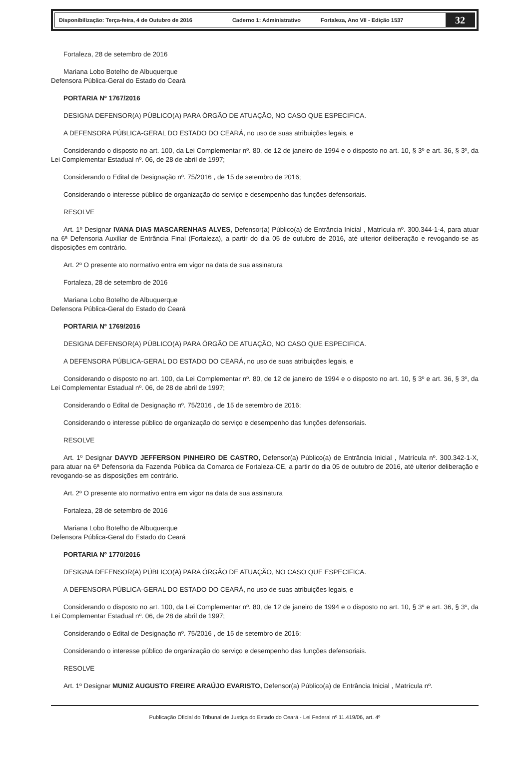Disponibilização: Terça-feira, 4 de Outubro de 2016 Caderno 1: Administrativo Fortaleza, Ano VII - Edição 1537
32
Fortaleza, 28 de setembro de 2016
Mariana Lobo Botelho de Albuquerque
Defensora Pública-Geral do Estado do Ceará
PORTARIA Nº 1767/2016
DESIGNA DEFENSOR(A) PÚBLICO(A) PARA ÓRGÃO DE ATUAÇÃO, NO CASO QUE ESPECIFICA.
A DEFENSORA PÚBLICA-GERAL DO ESTADO DO CEARÁ, no uso de suas atribuições legais, e
Considerando o disposto no art. 100, da Lei Complementar nº. 80, de 12 de janeiro de 1994 e o disposto no art. 10, § 3º e art. 36, § 3º, da Lei Complementar Estadual nº. 06, de 28 de abril de 1997;
Considerando o Edital de Designação nº. 75/2016 , de 15 de setembro de 2016;
Considerando o interesse público de organização do serviço e desempenho das funções defensoriais.
RESOLVE
Art. 1º Designar IVANA DIAS MASCARENHAS ALVES, Defensor(a) Público(a) de Entrância Inicial , Matrícula nº. 300.344-1-4, para atuar na 6ª Defensoria Auxiliar de Entrância Final (Fortaleza), a partir do dia 05 de outubro de 2016, até ulterior deliberação e revogando-se as disposições em contrário.
Art. 2º O presente ato normativo entra em vigor na data de sua assinatura
Fortaleza, 28 de setembro de 2016
Mariana Lobo Botelho de Albuquerque
Defensora Pública-Geral do Estado do Ceará
PORTARIA Nº 1769/2016
DESIGNA DEFENSOR(A) PÚBLICO(A) PARA ÓRGÃO DE ATUAÇÃO, NO CASO QUE ESPECIFICA.
A DEFENSORA PÚBLICA-GERAL DO ESTADO DO CEARÁ, no uso de suas atribuições legais, e
Considerando o disposto no art. 100, da Lei Complementar nº. 80, de 12 de janeiro de 1994 e o disposto no art. 10, § 3º e art. 36, § 3º, da Lei Complementar Estadual nº. 06, de 28 de abril de 1997;
Considerando o Edital de Designação nº. 75/2016 , de 15 de setembro de 2016;
Considerando o interesse público de organização do serviço e desempenho das funções defensoriais.
RESOLVE
Art. 1º Designar DAVYD JEFFERSON PINHEIRO DE CASTRO, Defensor(a) Público(a) de Entrância Inicial , Matrícula nº. 300.342-1-X, para atuar na 6ª Defensoria da Fazenda Pública da Comarca de Fortaleza-CE, a partir do dia 05 de outubro de 2016, até ulterior deliberação e revogando-se as disposições em contrário.
Art. 2º O presente ato normativo entra em vigor na data de sua assinatura
Fortaleza, 28 de setembro de 2016
Mariana Lobo Botelho de Albuquerque
Defensora Pública-Geral do Estado do Ceará
PORTARIA Nº 1770/2016
DESIGNA DEFENSOR(A) PÚBLICO(A) PARA ÓRGÃO DE ATUAÇÃO, NO CASO QUE ESPECIFICA.
A DEFENSORA PÚBLICA-GERAL DO ESTADO DO CEARÁ, no uso de suas atribuições legais, e
Considerando o disposto no art. 100, da Lei Complementar nº. 80, de 12 de janeiro de 1994 e o disposto no art. 10, § 3º e art. 36, § 3º, da Lei Complementar Estadual nº. 06, de 28 de abril de 1997;
Considerando o Edital de Designação nº. 75/2016 , de 15 de setembro de 2016;
Considerando o interesse público de organização do serviço e desempenho das funções defensoriais.
RESOLVE
Art. 1º Designar MUNIZ AUGUSTO FREIRE ARAÚJO EVARISTO, Defensor(a) Público(a) de Entrância Inicial , Matrícula nº.
Publicação Oficial do Tribunal de Justiça do Estado do Ceará - Lei Federal nº 11.419/06, art. 4º